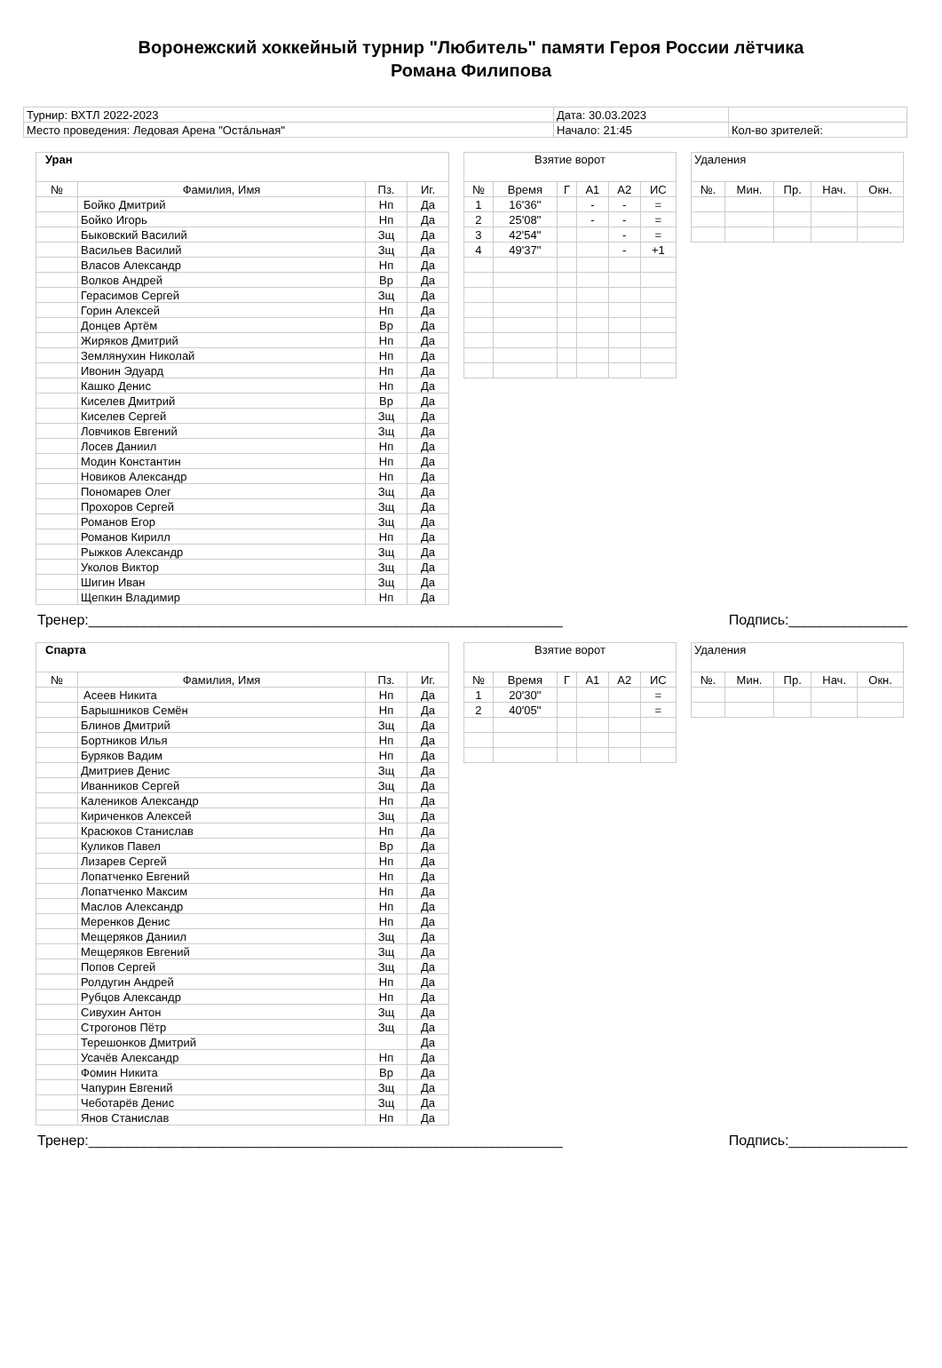Воронежский хоккейный турнир "Любитель" памяти Героя России лётчика
Романа Филипова
| Турнир: ВХТЛ 2022-2023 | Дата: 30.03.2023 | |
| Место проведения: Ледовая Арена "Остáльная" | Начало: 21:45 | Кол-во зрителей: |
| Уран | | | |
| --- | --- | --- | --- |
| № | Фамилия, Имя | Пз. | Иг. |
| | Бойко Дмитрий | Нп | Да |
| | Бойко Игорь | Нп | Да |
| | Быковский Василий | Зщ | Да |
| | Васильев Василий | Зщ | Да |
| | Власов Александр | Нп | Да |
| | Волков Андрей | Вр | Да |
| | Герасимов Сергей | Зщ | Да |
| | Горин Алексей | Нп | Да |
| | Донцев Артём | Вр | Да |
| | Жиряков Дмитрий | Нп | Да |
| | Землянухин Николай | Нп | Да |
| | Ивонин Эдуард | Нп | Да |
| | Кашко Денис | Нп | Да |
| | Киселев Дмитрий | Вр | Да |
| | Киселев Сергей | Зщ | Да |
| | Ловчиков Евгений | Зщ | Да |
| | Лосев Даниил | Нп | Да |
| | Модин Константин | Нп | Да |
| | Новиков Александр | Нп | Да |
| | Пономарев Олег | Зщ | Да |
| | Прохоров Сергей | Зщ | Да |
| | Романов Егор | Зщ | Да |
| | Романов Кирилл | Нп | Да |
| | Рыжков Александр | Зщ | Да |
| | Уколов Виктор | Зщ | Да |
| | Шигин Иван | Зщ | Да |
| | Щепкин Владимир | Нп | Да |
| Взятие ворот | | | | | |
| --- | --- | --- | --- | --- | --- |
| № | Время | Г | А1 | А2 | ИС |
| 1 | 16'36'' | | - | - | = |
| 2 | 25'08'' | | - | - | = |
| 3 | 42'54'' | | | - | = |
| 4 | 49'37'' | | | - | +1 |
| Удаления | | | | |
| --- | --- | --- | --- | --- |
| №. | Мин. | Пр. | Нач. | Окн. |
Тренер:____________________________________________________________ Подпись:_______________
| Спарта | | | |
| --- | --- | --- | --- |
| № | Фамилия, Имя | Пз. | Иг. |
| | Асеев Никита | Нп | Да |
| | Барышников Семён | Нп | Да |
| | Блинов Дмитрий | Зщ | Да |
| | Бортников Илья | Нп | Да |
| | Буряков Вадим | Нп | Да |
| | Дмитриев Денис | Зщ | Да |
| | Иванников Сергей | Зщ | Да |
| | Калеников Александр | Нп | Да |
| | Кириченков Алексей | Зщ | Да |
| | Красюков Станислав | Нп | Да |
| | Куликов Павел | Вр | Да |
| | Лизарев Сергей | Нп | Да |
| | Лопатченко Евгений | Нп | Да |
| | Лопатченко Максим | Нп | Да |
| | Маслов Александр | Нп | Да |
| | Меренков Денис | Нп | Да |
| | Мещеряков Даниил | Зщ | Да |
| | Мещеряков Евгений | Зщ | Да |
| | Попов Сергей | Зщ | Да |
| | Ролдугин Андрей | Нп | Да |
| | Рубцов Александр | Нп | Да |
| | Сивухин Антон | Зщ | Да |
| | Строгонов Пётр | Зщ | Да |
| | Терешонков Дмитрий | | Да |
| | Усачёв Александр | Нп | Да |
| | Фомин Никита | Вр | Да |
| | Чапурин Евгений | Зщ | Да |
| | Чеботарёв Денис | Зщ | Да |
| | Янов Станислав | Нп | Да |
| Взятие ворот | | | | | |
| --- | --- | --- | --- | --- | --- |
| № | Время | Г | А1 | А2 | ИС |
| 1 | 20'30'' | | | | = |
| 2 | 40'05'' | | | | = |
| Удаления | | | | |
| --- | --- | --- | --- | --- |
| №. | Мин. | Пр. | Нач. | Окн. |
Тренер:____________________________________________________________ Подпись:_______________